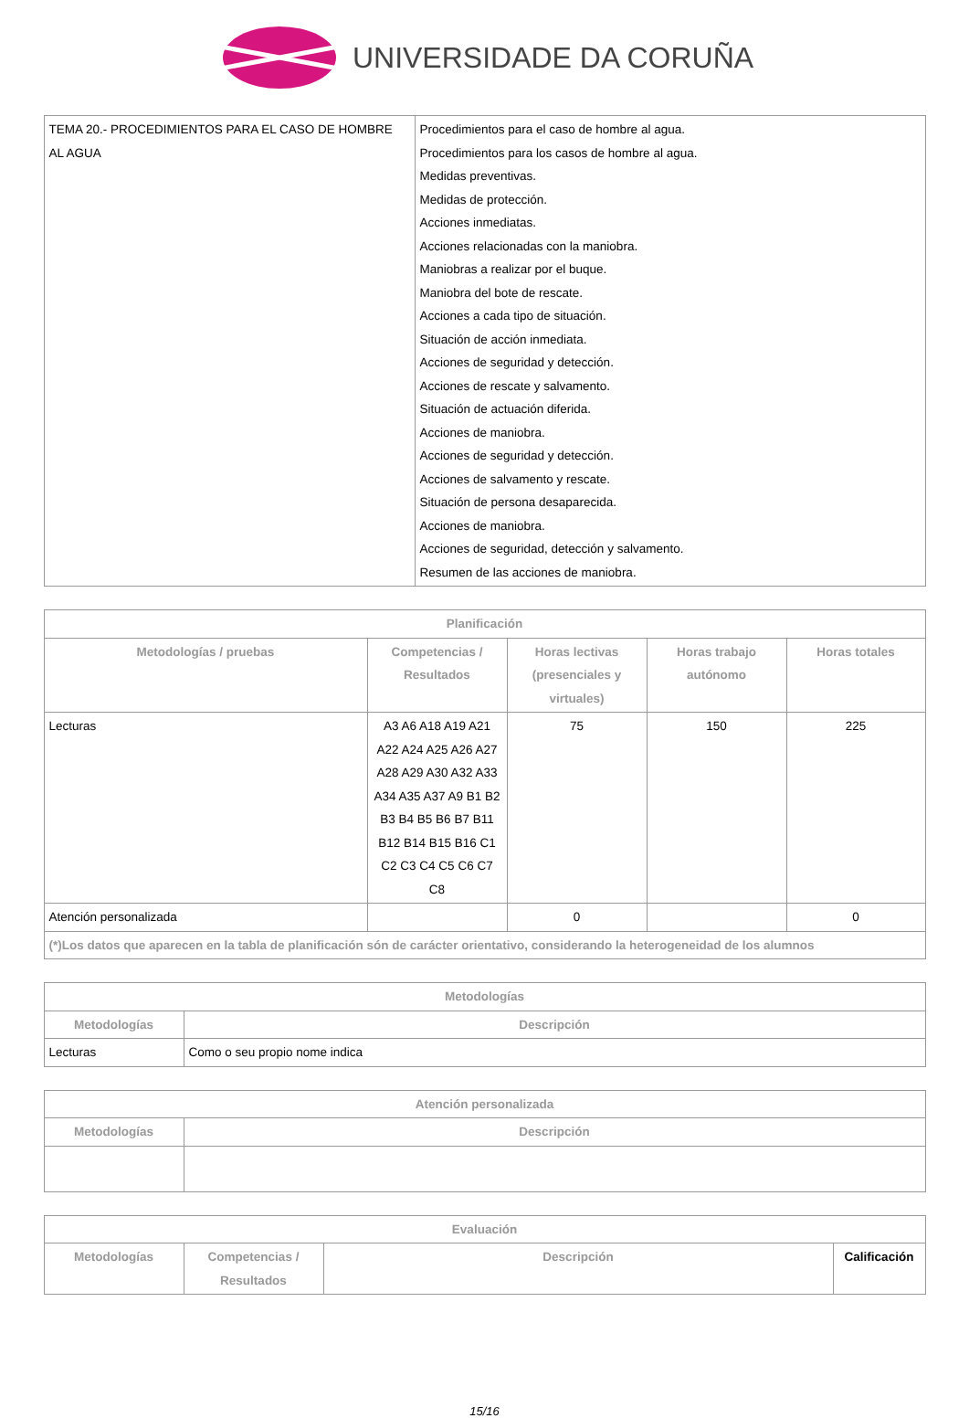UNIVERSIDADE DA CORUÑA
| TEMA 20.- PROCEDIMIENTOS PARA EL CASO DE HOMBRE AL AGUA | Procedimientos para el caso de hombre al agua. Procedimientos para los casos de hombre al agua. Medidas preventivas. Medidas de protección. Acciones inmediatas. Acciones relacionadas con la maniobra. Maniobras a realizar por el buque. Maniobra del bote de rescate. Acciones a cada tipo de situación. Situación de acción inmediata. Acciones de seguridad y detección. Acciones de rescate y salvamento. Situación de actuación diferida. Acciones de maniobra. Acciones de seguridad y detección. Acciones de salvamento y rescate. Situación de persona desaparecida. Acciones de maniobra. Acciones de seguridad, detección y salvamento. Resumen de las acciones de maniobra. |
| Planificación | | | | |
| --- | --- | --- | --- | --- |
| Metodologías / pruebas | Competencias / Resultados | Horas lectivas (presenciales y virtuales) | Horas trabajo autónomo | Horas totales |
| Lecturas | A3 A6 A18 A19 A21 A22 A24 A25 A26 A27 A28 A29 A30 A32 A33 A34 A35 A37 A9 B1 B2 B3 B4 B5 B6 B7 B11 B12 B14 B15 B16 C1 C2 C3 C4 C5 C6 C7 C8 | 75 | 150 | 225 |
| Atención personalizada | | 0 | | 0 |
| (*)Los datos que aparecen en la tabla de planificación són de carácter orientativo, considerando la heterogeneidad de los alumnos | | | | |
| Metodologías | |
| --- | --- |
| Metodologías | Descripción |
| Lecturas | Como o seu propio nome indica |
| Atención personalizada | |
| --- | --- |
| Metodologías | Descripción |
| Evaluación | | | |
| --- | --- | --- | --- |
| Metodologías | Competencias / Resultados | Descripción | Calificación |
15/16